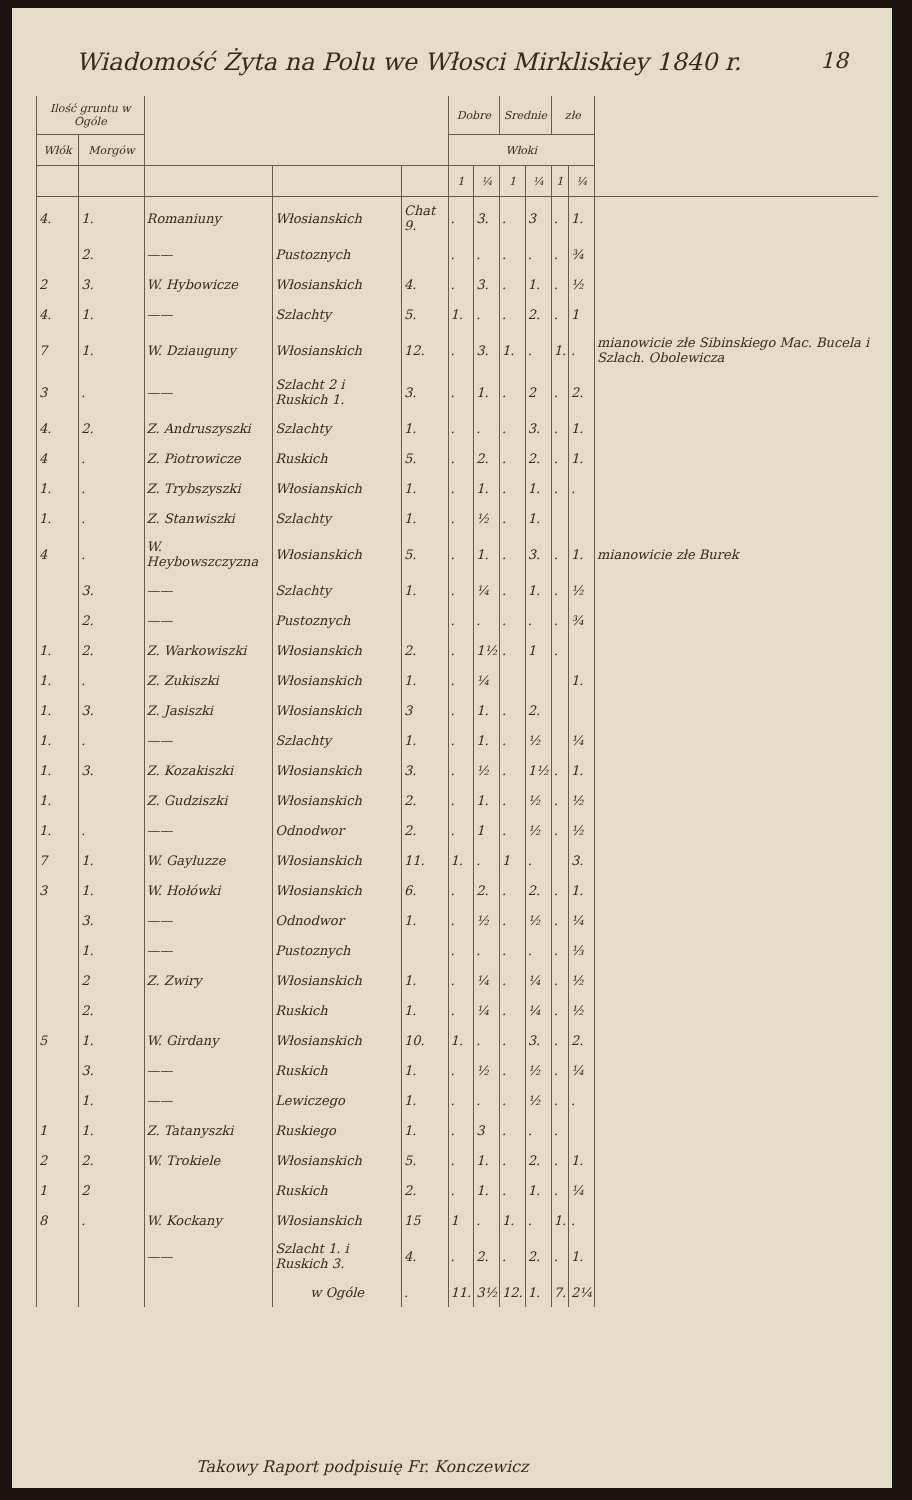Wiadomość Żyta na Polu we Włosci Mirkliskiey 1840 r. 18
| Ilość gruntu w Ogóle | | | | | Dobre | | Srednie | | złe | | |
| --- | --- | --- | --- | --- | --- | --- | --- | --- | --- | --- | --- |
| Włók | Morgów | | | | Włoki | | | | | | |
| | | | | | 1 | ¼ | 1 | ¼ | 1 | ¼ | |
| 4. | 1. | Romaniuny | Włosianskich | Chat 9. | . | 3. | . | 3 | . | 1. | |
| | 2. | —— | Pustoznych | | . | . | . | . | . | ¾ | |
| 2 | 3. | W. Hybowicze | Włosianskich | 4. | . | 3. | . | 1. | . | ½ | |
| 4. | 1. | —— | Szlachty | 5. | 1. | . | . | 2. | . | 1 | |
| 7 | 1. | W. Dziauguny | Włosianskich | 12. | . | 3. | 1. | . | 1. | . | mianowicie złe Sibinskiego Mac. Bucela i Szlach. Obolewicza |
| 3 | . | —— | Szlacht 2 i Ruskich 1. | 3. | . | 1. | . | 2 | . | 2. | |
| 4. | 2. | Z. Andruszyszki | Szlachty | 1. | . | . | . | 3. | . | 1. | |
| 4 | . | Z. Piotrowicze | Ruskich | 5. | . | 2. | . | 2. | . | 1. | |
| 1. | . | Z. Trybszyszki | Włosianskich | 1. | . | 1. | . | 1. | . | . | |
| 1. | . | Z. Stanwiszki | Szlachty | 1. | . | ½ | . | 1. | | | |
| 4 | . | W. Heybowszczyzna | Włosianskich | 5. | . | 1. | . | 3. | . | 1. | mianowicie złe Burek |
| | 3. | —— | Szlachty | 1. | . | ¼ | . | 1. | . | ½ | |
| | 2. | —— | Pustoznych | | . | . | . | . | . | ¾ | |
| 1. | 2. | Z. Warkowiszki | Włosianskich | 2. | . | 1½ | . | 1 | . | | |
| 1. | . | Z. Zukiszki | Włosianskich | 1. | . | ¼ | | | | 1. | |
| 1. | 3. | Z. Jasiszki | Włosianskich | 3 | . | 1. | . | 2. | | | |
| 1. | . | —— | Szlachty | 1. | . | 1. | . | ½ | | ¼ | |
| 1. | 3. | Z. Kozakiszki | Włosianskich | 3. | . | ½ | . | 1½ | . | 1. | |
| 1. | | Z. Gudziszki | Włosianskich | 2. | . | 1. | . | ½ | . | ½ | |
| 1. | . | —— | Odnodwor | 2. | . | 1 | . | ½ | . | ½ | |
| 7 | 1. | W. Gayluzze | Włosianskich | 11. | 1. | . | 1 | . | | 3. | |
| 3 | 1. | W. Hołówki | Włosianskich | 6. | . | 2. | . | 2. | . | 1. | |
| | 3. | —— | Odnodwor | 1. | . | ½ | . | ½ | . | ¼ | |
| | 1. | —— | Pustoznych | | . | . | . | . | . | ⅓ | |
| | 2 | Z. Zwiry | Włosianskich | 1. | . | ¼ | . | ¼ | . | ½ | |
| | 2. | | Ruskich | 1. | . | ¼ | . | ¼ | . | ½ | |
| 5 | 1. | W. Girdany | Włosianskich | 10. | 1. | . | . | 3. | . | 2. | |
| | 3. | —— | Ruskich | 1. | . | ½ | . | ½ | . | ¼ | |
| | 1. | —— | Lewiczego | 1. | . | . | . | ½ | . | . | |
| 1 | 1. | Z. Tatanyszki | Ruskiego | 1. | . | 3 | . | . | . | | |
| 2 | 2. | W. Trokiele | Włosianskich | 5. | . | 1. | . | 2. | . | 1. | |
| 1 | 2 | | Ruskich | 2. | . | 1. | . | 1. | . | ¼ | |
| 8 | . | W. Kockany | Włosianskich | 15 | 1 | . | 1. | . | 1. | . | |
| | | —— | Szlacht 1. i Ruskich 3. | 4. | . | 2. | . | 2. | . | 1. | |
| | | | w Ogóle | . | 11. | 3½ | 12. | 1. | 7. | 2¼ | |
Takowy Raport podpisuię Fr. Konczewicz